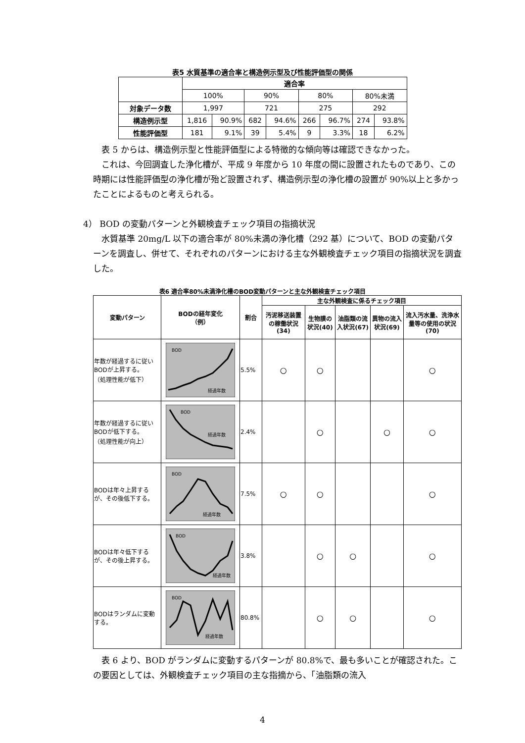表5 水質基準の適合率と構造例示型及び性能評価型の関係
| | 適合率 | | | | | | | |
| --- | --- | --- | --- | --- | --- | --- | --- | --- |
| | 100% | | 90% | | 80% | | 80%未満 | |
| 対象データ数 | 1,997 | | 721 | | 275 | | 292 | |
| 構造例示型 | 1,816 | 90.9% | 682 | 94.6% | 266 | 96.7% | 274 | 93.8% |
| 性能評価型 | 181 | 9.1% | 39 | 5.4% | 9 | 3.3% | 18 | 6.2% |
 表 5 からは、構造例示型と性能評価型による特徴的な傾向等は確認できなかった。
 これは、今回調査した浄化槽が、平成 9 年度から 10 年度の間に設置されたものであり、この時期には性能評価型の浄化槽が殆ど設置されず、構造例示型の浄化槽の設置が 90%以上と多かったことによるものと考えられる。
4） BOD の変動パターンと外観検査チェック項目の指摘状況
 水質基準 20mg/L 以下の適合率が 80%未満の浄化槽（292 基）について、BOD の変動パターンを調査し、併せて、それぞれのパターンにおける主な外観検査チェック項目の指摘状況を調査した。
表6 適合率80%未満浄化槽のBOD変動パターンと主な外観検査チェック項目
| 変動パターン | BODの経年変化 （例） | 割合 | 主な外観検査に係るチェック項目 | | | | |
| --- | --- | --- | --- | --- | --- | --- | --- |
| | | | 汚泥移送装置の稼働状況(34) | 生物膜の状況(40) | 油脂類の流入状況(67) | 異物の流入状況(69) | 流入汚水量、洗浄水量等の使用の状況(70) |
| 年数が経過するに従いBODが上昇する。 （処理性能が低下） | BOD 経過年数 | 5.5% | ○ | ○ | | | ○ |
| 年数が経過するに従いBODが低下する。 （処理性能が向上） | BOD 経過年数 | 2.4% | | ○ | | ○ | ○ |
| BODは年々上昇するが、その後低下する。 | BOD 経過年数 | 7.5% | ○ | ○ | | | ○ |
| BODは年々低下するが、その後上昇する。 | BOD 経過年数 | 3.8% | | ○ | ○ | | ○ |
| BODはランダムに変動する。 | BOD 経過年数 | 80.8% | | ○ | ○ | | ○ |
 表 6 より、BOD がランダムに変動するパターンが 80.8%で、最も多いことが確認された。この要因としては、外観検査チェック項目の主な指摘から、「油脂類の流入
4